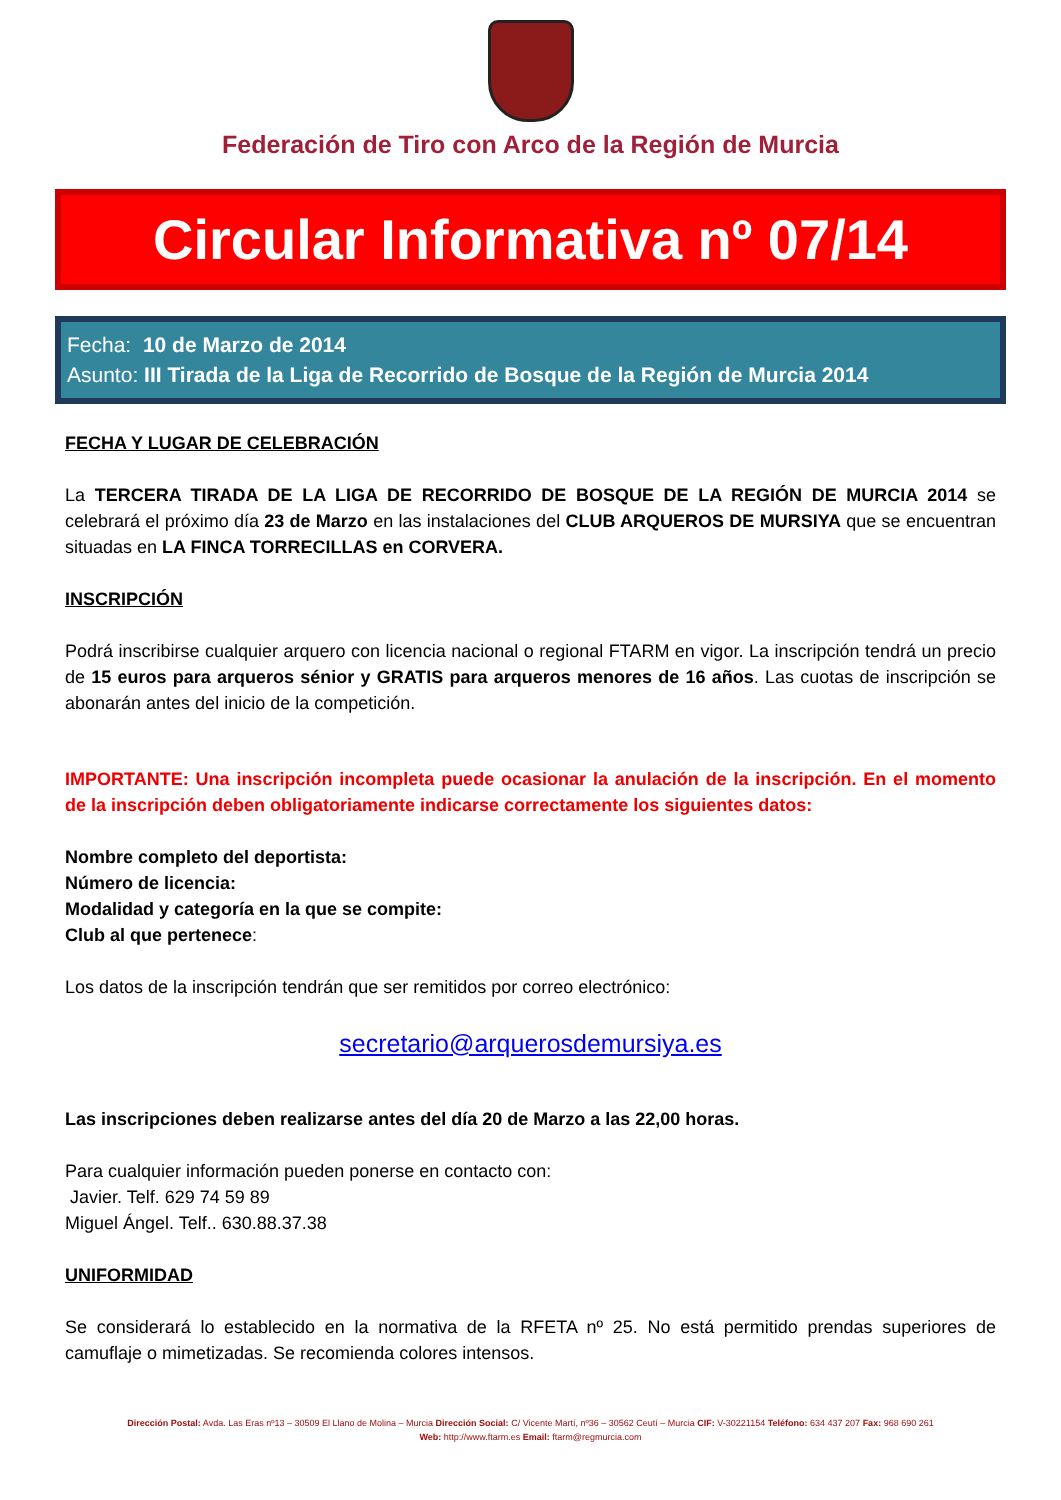Federación de Tiro con Arco de la Región de Murcia
Circular Informativa nº 07/14
Fecha: 10 de Marzo de 2014
Asunto: III Tirada de la Liga de Recorrido de Bosque de la Región de Murcia 2014
FECHA Y LUGAR DE CELEBRACIÓN
La TERCERA TIRADA DE LA LIGA DE RECORRIDO DE BOSQUE DE LA REGIÓN DE MURCIA 2014 se celebrará el próximo día 23 de Marzo en las instalaciones del CLUB ARQUEROS DE MURSIYA que se encuentran situadas en LA FINCA TORRECILLAS en CORVERA.
INSCRIPCIÓN
Podrá inscribirse cualquier arquero con licencia nacional o regional FTARM en vigor. La inscripción tendrá un precio de 15 euros para arqueros sénior y GRATIS para arqueros menores de 16 años. Las cuotas de inscripción se abonarán antes del inicio de la competición.
IMPORTANTE: Una inscripción incompleta puede ocasionar la anulación de la inscripción. En el momento de la inscripción deben obligatoriamente indicarse correctamente los siguientes datos:
Nombre completo del deportista:
Número de licencia:
Modalidad y categoría en la que se compite:
Club al que pertenece:
Los datos de la inscripción tendrán que ser remitidos por correo electrónico:
secretario@arquerosdemursiya.es
Las inscripciones deben realizarse antes del día 20 de Marzo a las 22,00 horas.
Para cualquier información pueden ponerse en contacto con:
Javier. Telf. 629 74 59 89
Miguel Ángel. Telf.. 630.88.37.38
UNIFORMIDAD
Se considerará lo establecido en la normativa de la RFETA nº 25. No está permitido prendas superiores de camuflaje o mimetizadas. Se recomienda colores intensos.
Dirección Postal: Avda. Las Eras nº13 – 30509 El Llano de Molina – Murcia Dirección Social: C/ Vicente Martí, nº36 – 30562 Ceutí – Murcia CIF: V-30221154 Teléfono: 634 437 207 Fax: 968 690 261
Web: http://www.ftarm.es Email: ftarm@regmurcia.com